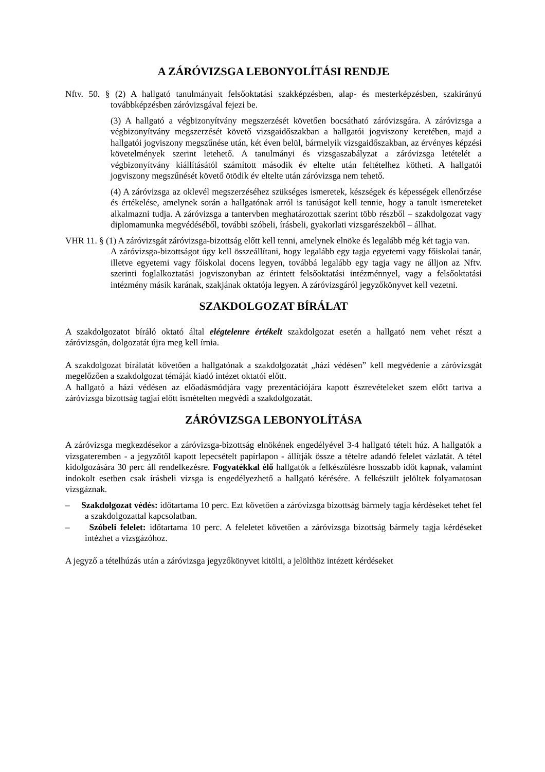A ZÁRÓVIZSGA LEBONYOLÍTÁSI RENDJE
Nftv. 50. § (2) A hallgató tanulmányait felsőoktatási szakképzésben, alap- és mesterképzésben, szakirányú továbbképzésben záróvizsgával fejezi be.
(3) A hallgató a végbizonyítvány megszerzését követően bocsátható záróvizsgára. A záróvizsga a végbizonyítvány megszerzését követő vizsgaidőszakban a hallgatói jogviszony keretében, majd a hallgatói jogviszony megszűnése után, két éven belül, bármelyik vizsgaidőszakban, az érvényes képzési követelmények szerint letehető. A tanulmányi és vizsgaszabályzat a záróvizsga letételét a végbizonyítvány kiállításától számított második év eltelte után feltételhez kötheti. A hallgatói jogviszony megszűnését követő ötödik év eltelte után záróvizsga nem tehető.
(4) A záróvizsga az oklevél megszerzéséhez szükséges ismeretek, készségek és képességek ellenőrzése és értékelése, amelynek során a hallgatónak arról is tanúságot kell tennie, hogy a tanult ismereteket alkalmazni tudja. A záróvizsga a tantervben meghatározottak szerint több részből – szakdolgozat vagy diplomamunka megvédéséből, további szóbeli, írásbeli, gyakorlati vizsgarészekből – állhat.
VHR 11. § (1) A záróvizsgát záróvizsga-bizottság előtt kell tenni, amelynek elnöke és legalább még két tagja van.
A záróvizsga-bizottságot úgy kell összeállítani, hogy legalább egy tagja egyetemi vagy főiskolai tanár, illetve egyetemi vagy főiskolai docens legyen, továbbá legalább egy tagja vagy ne álljon az Nftv. szerinti foglalkoztatási jogviszonyban az érintett felsőoktatási intézménnyel, vagy a felsőoktatási intézmény másik karának, szakjának oktatója legyen. A záróvizsgáról jegyzőkönyvet kell vezetni.
SZAKDOLGOZAT BÍRÁLAT
A szakdolgozatot bíráló oktató által elégtelenre értékelt szakdolgozat esetén a hallgató nem vehet részt a záróvizsgán, dolgozatát újra meg kell írnia.
A szakdolgozat bírálatát követően a hallgatónak a szakdolgozatát „házi védésen” kell megvédenie a záróvizsgát megelőzően a szakdolgozat témáját kiadó intézet oktatói előtt.
A hallgató a házi védésen az előadásmódjára vagy prezentációjára kapott észrevételeket szem előtt tartva a záróvizsga bizottság tagjai előtt ismételten megvédi a szakdolgozatát.
ZÁRÓVIZSGA LEBONYOLÍTÁSA
A záróvizsga megkezdésekor a záróvizsga-bizottság elnökének engedélyével 3-4 hallgató tételt húz. A hallgatók a vizsgateremben - a jegyzőtől kapott lepecsételt papírlapon - állítják össze a tételre adandó felelet vázlatát. A tétel kidolgozására 30 perc áll rendelkezésre. Fogyatékkal élő hallgatók a felkészülésre hosszabb időt kapnak, valamint indokolt esetben csak írásbeli vizsga is engedélyezhető a hallgató kérésére. A felkészült jelöltek folyamatosan vizsgáznak.
– Szakdolgozat védés: időtartama 10 perc. Ezt követően a záróvizsga bizottság bármely tagja kérdéseket tehet fel a szakdolgozattal kapcsolatban.
– Szóbeli felelet: időtartama 10 perc. A feleletet követően a záróvizsga bizottság bármely tagja kérdéseket intézhet a vizsgázóhoz.
A jegyző a tételhúzás után a záróvizsga jegyzőkönyvet kitölti, a jelölthöz intézett kérdéseket